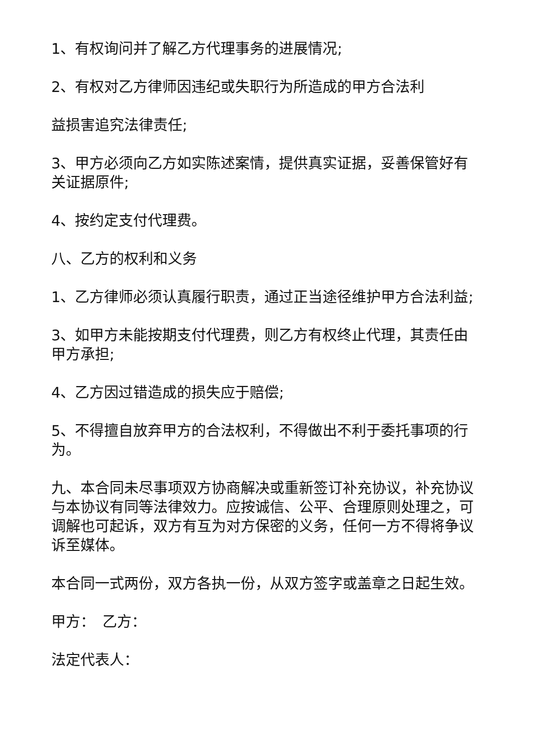1、有权询问并了解乙方代理事务的进展情况;
2、有权对乙方律师因违纪或失职行为所造成的甲方合法利
益损害追究法律责任;
3、甲方必须向乙方如实陈述案情，提供真实证据，妥善保管好有关证据原件;
4、按约定支付代理费。
八、乙方的权利和义务
1、乙方律师必须认真履行职责，通过正当途径维护甲方合法利益;
3、如甲方未能按期支付代理费，则乙方有权终止代理，其责任由甲方承担;
4、乙方因过错造成的损失应于赔偿;
5、不得擅自放弃甲方的合法权利，不得做出不利于委托事项的行为。
九、本合同未尽事项双方协商解决或重新签订补充协议，补充协议与本协议有同等法律效力。应按诚信、公平、合理原则处理之，可调解也可起诉，双方有互为对方保密的义务，任何一方不得将争议诉至媒体。
本合同一式两份，双方各执一份，从双方签字或盖章之日起生效。
甲方：　乙方：
法定代表人：